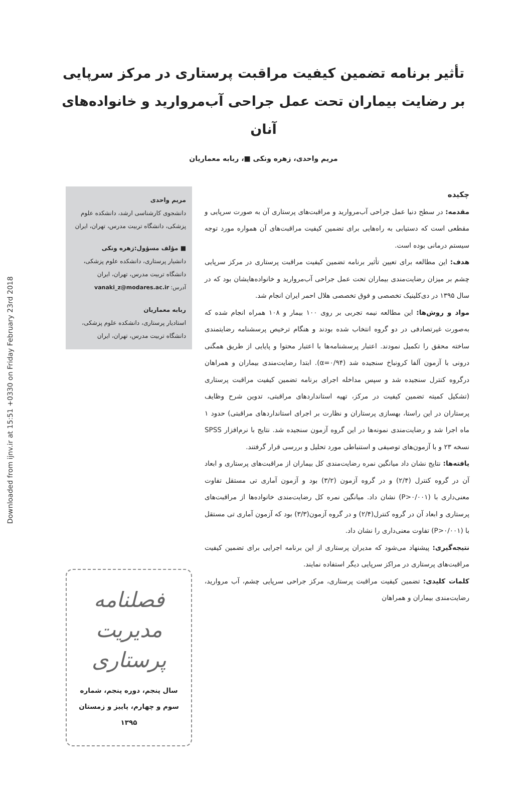Downloaded from ijnv.ir at 15:51 +0330 on Friday February 23rd 2018
تأثیر برنامه تضمین کیفیت مراقبت پرستاری در مرکز سرپایی بر رضایت بیماران تحت عمل جراحی آب‌مروارید و خانواده‌های آنان
مریم واحدی، زهره ونکی ■، ربابه معماریان
چکیده
مقدمه: در سطح دنیا عمل جراحی آب‌مروارید و مراقبت‌های پرستاری آن به صورت سرپایی و مقطعی است که دستیابی به راه‌هایی برای تضمین کیفیت مراقبت‌های آن همواره مورد توجه سیستم درمانی بوده است.
هدف: این مطالعه برای تعیین تأثیر برنامه تضمین کیفیت مراقبت پرستاری در مرکز سرپایی چشم بر میزان رضایت‌مندی بیماران تحت عمل جراحی آب‌مروارید و خانواده‌هایشان بود که در سال ۱۳۹۵ در دی‌کلینیک تخصصی و فوق تخصصی هلال احمر ایران انجام شد.
مواد و روش‌ها: این مطالعه نیمه تجربی بر روی ۱۰۰ بیمار و ۱۰۸ همراه انجام شده که به‌صورت غیرتصادفی در دو گروه انتخاب شده بودند و هنگام ترخیص پرسشنامه رضایتمندی ساخته محقق را تکمیل نمودند. اعتبار پرسشنامه‌ها با اعتبار محتوا و پایایی از طریق همگنی درونی با آزمون آلفا کرونباخ سنجیده شد (α=۰/۹۴). ابتدا رضایت‌مندی بیماران و همراهان درگروه کنترل سنجیده شد و سپس مداخله اجرای برنامه تضمین کیفیت مراقبت پرستاری (تشکیل کمیته تضمین کیفیت در مرکز، تهیه استانداردهای مراقبتی، تدوین شرح وظایف پرستاران در این راستا، بهسازی پرستاران و نظارت بر اجرای استانداردهای مراقبتی) حدود ۱ ماه اجرا شد و رضایت‌مندی نمونه‌ها در این گروه آزمون سنجیده شد. نتایج با نرم‌افزار SPSS نسخه ۲۳ و با آزمون‌های توصیفی و استنباطی مورد تحلیل و بررسی قرار گرفتند.
یافته‌ها: نتایج نشان داد میانگین نمره رضایت‌مندی کل بیماران از مراقبت‌های پرستاری و ابعاد آن در گروه کنترل (۲/۴) و در گروه آزمون (۳/۲) بود و آزمون آماری تی مستقل تفاوت معنی‌داری با (P>۰/۰۰۱) نشان داد. میانگین نمره کل رضایت‌مندی خانواده‌ها از مراقبت‌های پرستاری و ابعاد آن در گروه کنترل(۲/۴) و در گروه آزمون(۳/۳) بود که آزمون آماری تی مستقل با (P>۰/۰۰۱) تفاوت معنی‌داری را نشان داد.
نتیجه‌گیری: پیشنهاد می‌شود که مدیران پرستاری از این برنامه اجرایی برای تضمین کیفیت مراقبت‌های پرستاری در مراکز سرپایی دیگر استفاده نمایند.
کلمات کلیدی: تضمین کیفیت مراقبت پرستاری، مرکز جراحی سرپایی چشم، آب مروارید، رضایت‌مندی بیماران و همراهان
مریم واحدی
دانشجوی کارشناسی ارشد، دانشکده علوم پزشکی، دانشگاه تربیت مدرس، تهران، ایران
■ مؤلف مسؤول:زهره ونکی
دانشیار پرستاری، دانشکده علوم پزشکی، دانشگاه تربیت مدرس، تهران، ایران
آدرس: vanaki_z@modares.ac.ir
ربابه معماریان
استادیار پرستاری، دانشکده علوم پزشکی، دانشگاه تربیت مدرس، تهران، ایران
فصلنامه
مدیریت پرستاری
سال پنجم، دوره پنجم، شماره سوم و چهارم، پاییز و زمستان ۱۳۹۵